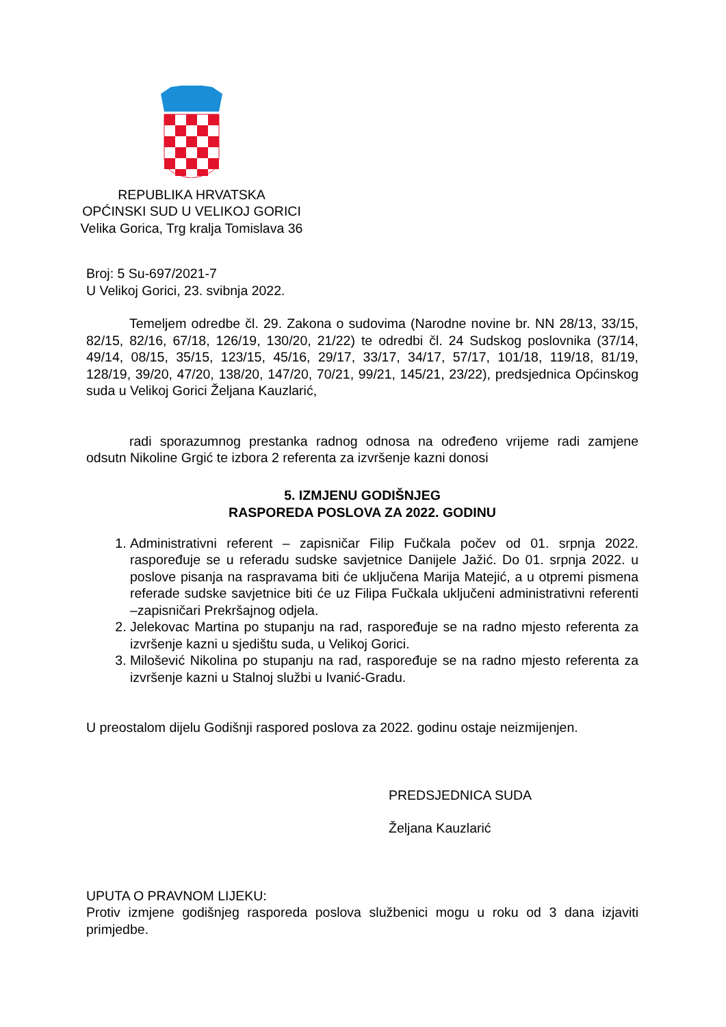REPUBLIKA HRVATSKA
OPĆINSKI SUD U VELIKOJ GORICI
Velika Gorica, Trg kralja Tomislava 36
Broj: 5 Su-697/2021-7
U Velikoj Gorici, 23. svibnja 2022.
Temeljem odredbe čl. 29. Zakona o sudovima (Narodne novine br. NN 28/13, 33/15, 82/15, 82/16, 67/18, 126/19, 130/20, 21/22) te odredbi čl. 24 Sudskog poslovnika (37/14, 49/14, 08/15, 35/15, 123/15, 45/16, 29/17, 33/17, 34/17, 57/17, 101/18, 119/18, 81/19, 128/19, 39/20, 47/20, 138/20, 147/20, 70/21, 99/21, 145/21, 23/22), predsjednica Općinskog suda u Velikoj Gorici Željana Kauzlarić,
radi sporazumnog prestanka radnog odnosa na određeno vrijeme radi zamjene odsutn Nikoline Grgić te izbora 2 referenta za izvršenje kazni donosi
5. IZMJENU GODIŠNJEG
RASPOREDA POSLOVA ZA 2022. GODINU
1. Administrativni referent – zapisničar Filip Fučkala počev od 01. srpnja 2022. raspoređuje se u referadu sudske savjetnice Danijele Jažić. Do 01. srpnja 2022. u poslove pisanja na raspravama biti će uključena Marija Matejić, a u otpremi pismena referade sudske savjetnice biti će uz Filipa Fučkala uključeni administrativni referenti –zapisničari Prekršajnog odjela.
2. Jelekovac Martina po stupanju na rad, raspoređuje se na radno mjesto referenta za izvršenje kazni u sjedištu suda, u Velikoj Gorici.
3. Milošević Nikolina po stupanju na rad, raspoređuje se na radno mjesto referenta za izvršenje kazni u Stalnoj službi u Ivanić-Gradu.
U preostalom dijelu Godišnji raspored poslova za 2022. godinu ostaje neizmijenjen.
PREDSJEDNICA SUDA
Željana Kauzlarić
UPUTA O PRAVNOM LIJEKU:
Protiv izmjene godišnjeg rasporeda poslova službenici mogu u roku od 3 dana izjaviti primjedbe.